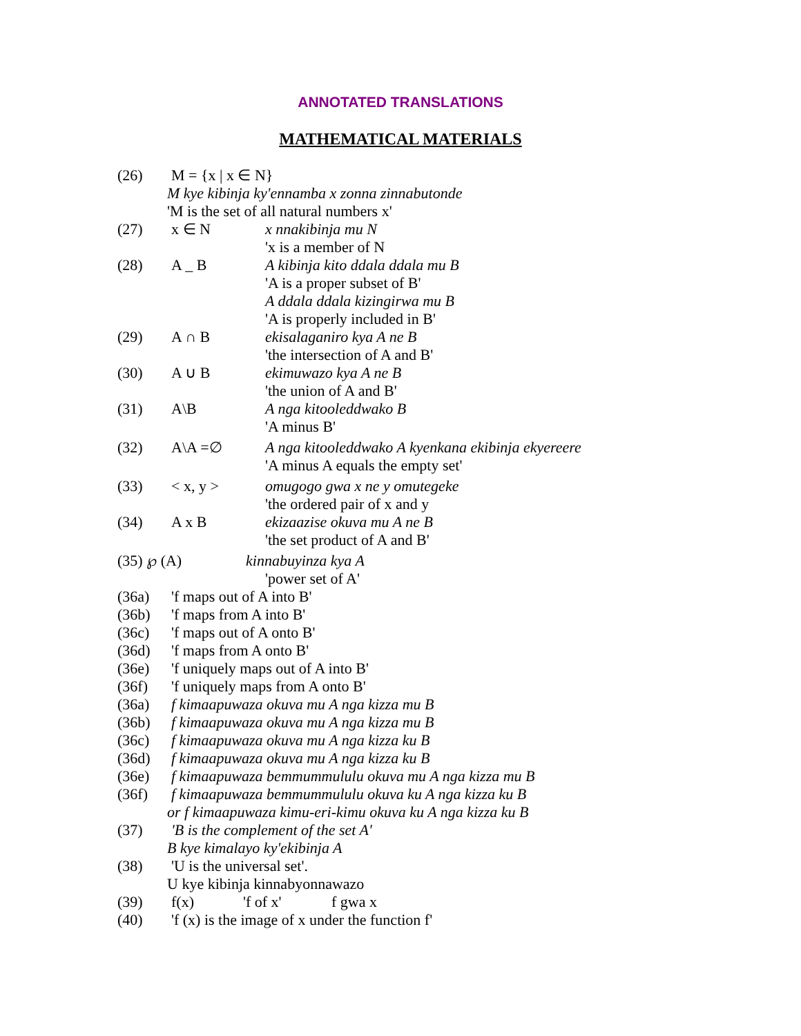ANNOTATED TRANSLATIONS
MATHEMATICAL MATERIALS
(26) M = {x | x ∈ N}
M kye kibinja ky'ennamba x zonna zinnabutonde
'M is the set of all natural numbers x'
(27) x ∈ N x nnakibinja mu N
'x is a member of N
(28) A _ B A kibinja kito ddala ddala mu B
'A is a proper subset of B'
A ddala ddala kizingirwa mu B
'A is properly included in B'
(29) A ∩ B ekisalaganiro kya A ne B
'the intersection of A and B'
(30) A ∪ B ekimuwazo kya A ne B
'the union of A and B'
(31) A\B A nga kitooleddwako B
'A minus B'
(32) A\A =∅ A nga kitooleddwako A kyenkana ekibinja ekyereere
'A minus A equals the empty set'
(33) < x, y > omugogo gwa x ne y omutegeke
'the ordered pair of x and y
(34) A x B ekizaazise okuva mu A ne B
'the set product of A and B'
(35) ℘ (A) kinnabuyinza kya A
'power set of A'
(36a) 'f maps out of A into B'
(36b) 'f maps from A into B'
(36c) 'f maps out of A onto B'
(36d) 'f maps from A onto B'
(36e) 'f uniquely maps out of A into B'
(36f) 'f uniquely maps from A onto B'
(36a) f kimaapuwaza okuva mu A nga kizza mu B
(36b) f kimaapuwaza okuva mu A nga kizza mu B
(36c) f kimaapuwaza okuva mu A nga kizza ku B
(36d) f kimaapuwaza okuva mu A nga kizza ku B
(36e) f kimaapuwaza bemmummululu okuva mu A nga kizza mu B
(36f) f kimaapuwaza bemmummululu okuva ku A nga kizza ku B
or f kimaapuwaza kimu-eri-kimu okuva ku A nga kizza ku B
(37) 'B is the complement of the set A'
B kye kimalayo ky'ekibinja A
(38) 'U is the universal set'.
U kye kibinja kinnabyonnawazo
(39) f(x) 'f of x' f gwa x
(40) 'f (x) is the image of x under the function f'